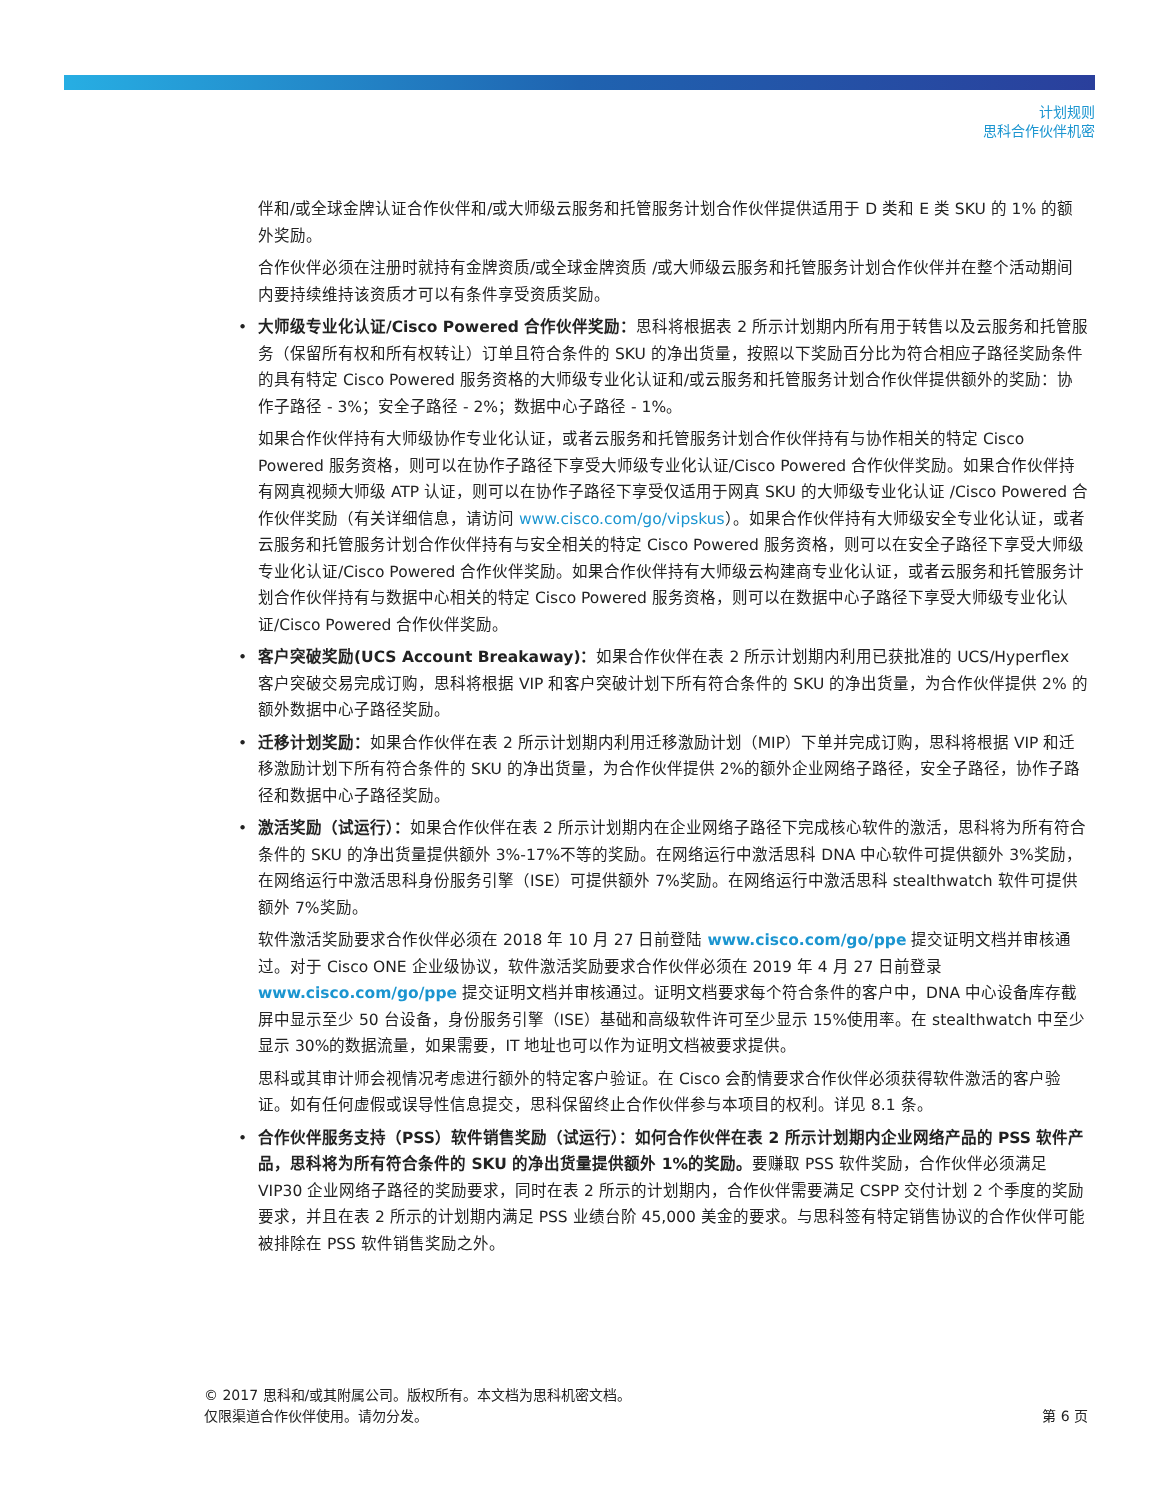计划规则
思科合作伙伴机密
伴和/或全球金牌认证合作伙伴和/或大师级云服务和托管服务计划合作伙伴提供适用于 D 类和 E 类 SKU 的 1% 的额外奖励。
合作伙伴必须在注册时就持有金牌资质/或全球金牌资质 /或大师级云服务和托管服务计划合作伙伴并在整个活动期间内要持续维持该资质才可以有条件享受资质奖励。
大师级专业化认证/Cisco Powered 合作伙伴奖励：思科将根据表 2 所示计划期内所有用于转售以及云服务和托管服务（保留所有权和所有权转让）订单且符合条件的 SKU 的净出货量，按照以下奖励百分比为符合相应子路径奖励条件的具有特定 Cisco Powered 服务资格的大师级专业化认证和/或云服务和托管服务计划合作伙伴提供额外的奖励：协作子路径 - 3%；安全子路径 - 2%；数据中心子路径 - 1%。
如果合作伙伴持有大师级协作专业化认证，或者云服务和托管服务计划合作伙伴持有与协作相关的特定 Cisco Powered 服务资格，则可以在协作子路径下享受大师级专业化认证/Cisco Powered 合作伙伴奖励。如果合作伙伴持有网真视频大师级 ATP 认证，则可以在协作子路径下享受仅适用于网真 SKU 的大师级专业化认证 /Cisco Powered 合作伙伴奖励（有关详细信息，请访问 www.cisco.com/go/vipskus）。如果合作伙伴持有大师级安全专业化认证，或者云服务和托管服务计划合作伙伴持有与安全相关的特定 Cisco Powered 服务资格，则可以在安全子路径下享受大师级专业化认证/Cisco Powered 合作伙伴奖励。如果合作伙伴持有大师级云构建商专业化认证，或者云服务和托管服务计划合作伙伴持有与数据中心相关的特定 Cisco Powered 服务资格，则可以在数据中心子路径下享受大师级专业化认证/Cisco Powered 合作伙伴奖励。
客户突破奖励(UCS Account Breakaway)：如果合作伙伴在表 2 所示计划期内利用已获批准的 UCS/Hyperflex 客户突破交易完成订购，思科将根据 VIP 和客户突破计划下所有符合条件的 SKU 的净出货量，为合作伙伴提供 2% 的额外数据中心子路径奖励。
迁移计划奖励：如果合作伙伴在表 2 所示计划期内利用迁移激励计划（MIP）下单并完成订购，思科将根据 VIP 和迁移激励计划下所有符合条件的 SKU 的净出货量，为合作伙伴提供 2%的额外企业网络子路径，安全子路径，协作子路径和数据中心子路径奖励。
激活奖励（试运行）：如果合作伙伴在表 2 所示计划期内在企业网络子路径下完成核心软件的激活，思科将为所有符合条件的 SKU 的净出货量提供额外 3%-17%不等的奖励。在网络运行中激活思科 DNA 中心软件可提供额外 3%奖励，在网络运行中激活思科身份服务引擎（ISE）可提供额外 7%奖励。在网络运行中激活思科 stealthwatch 软件可提供额外 7%奖励。
软件激活奖励要求合作伙伴必须在 2018 年 10 月 27 日前登陆 www.cisco.com/go/ppe 提交证明文档并审核通过。对于 Cisco ONE 企业级协议，软件激活奖励要求合作伙伴必须在 2019 年 4 月 27 日前登录 www.cisco.com/go/ppe 提交证明文档并审核通过。证明文档要求每个符合条件的客户中，DNA 中心设备库存截屏中显示至少 50 台设备，身份服务引擎（ISE）基础和高级软件许可至少显示 15%使用率。在 stealthwatch 中至少显示 30%的数据流量，如果需要，IT 地址也可以作为证明文档被要求提供。
思科或其审计师会视情况考虑进行额外的特定客户验证。在 Cisco 会酌情要求合作伙伴必须获得软件激活的客户验证。如有任何虚假或误导性信息提交，思科保留终止合作伙伴参与本项目的权利。详见 8.1 条。
合作伙伴服务支持（PSS）软件销售奖励（试运行）：如何合作伙伴在表 2 所示计划期内企业网络产品的 PSS 软件产品，思科将为所有符合条件的 SKU 的净出货量提供额外 1%的奖励。要赚取 PSS 软件奖励，合作伙伴必须满足 VIP30 企业网络子路径的奖励要求，同时在表 2 所示的计划期内，合作伙伴需要满足 CSPP 交付计划 2 个季度的奖励要求，并且在表 2 所示的计划期内满足 PSS 业绩台阶 45,000 美金的要求。与思科签有特定销售协议的合作伙伴可能被排除在 PSS 软件销售奖励之外。
© 2017 思科和/或其附属公司。版权所有。本文档为思科机密文档。
仅限渠道合作伙伴使用。请勿分发。 第 6 页